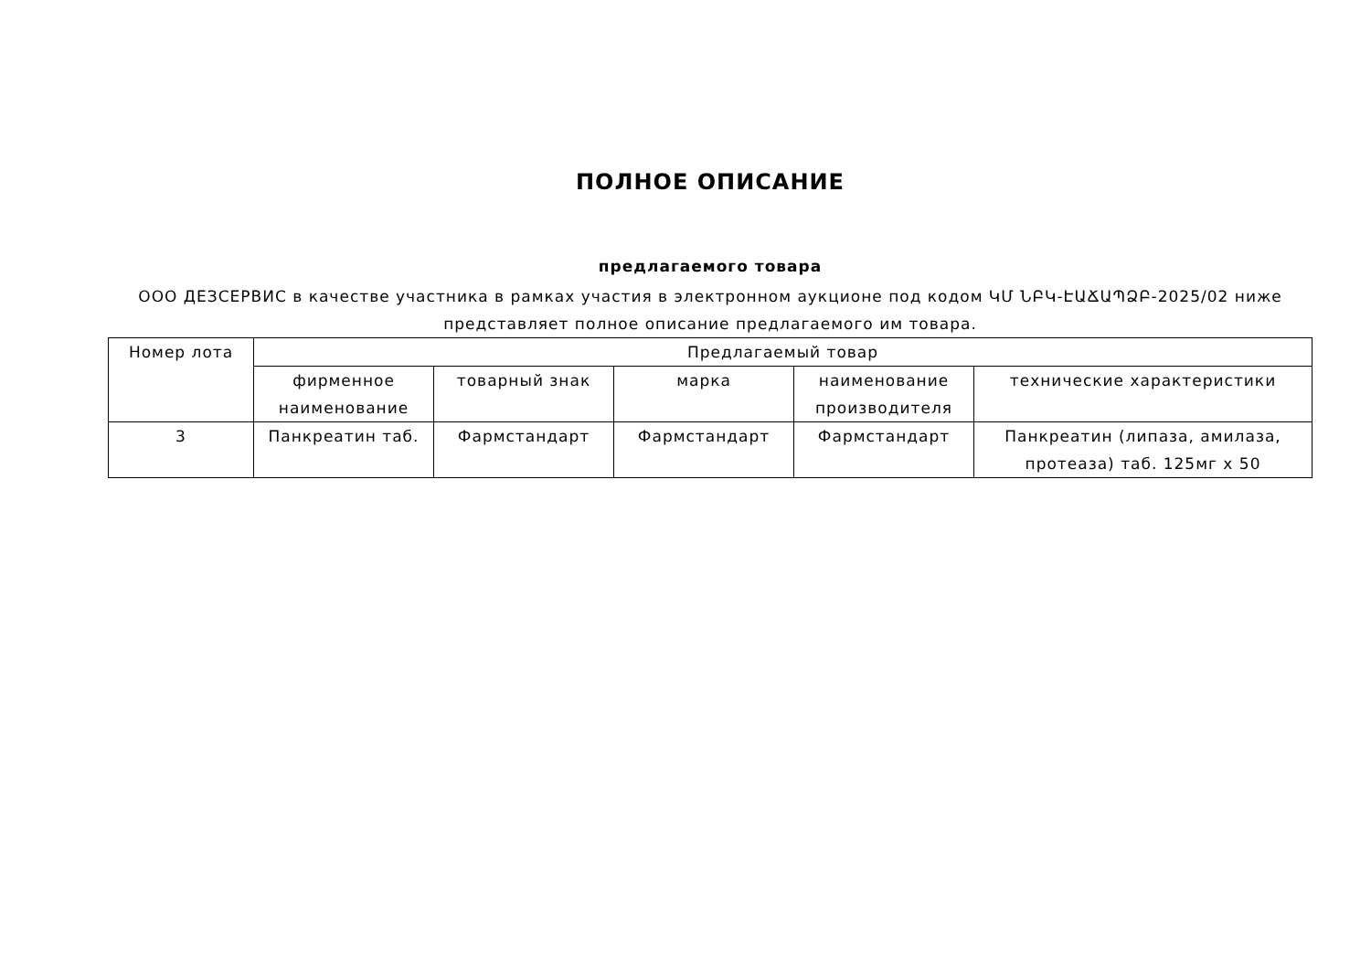ПОЛНОЕ ОПИСАНИЕ
предлагаемого товара
ООО ДЕЗСЕРВИС в качестве участника в рамках участия в электронном аукционе под кодом ԿՄ ՆԲԿ-ԷԱՃԱՊՁԲ-2025/02 ниже представляет полное описание предлагаемого им товара.
| Номер лота | Предлагаемый товар | | | | |
| --- | --- | --- | --- | --- | --- |
| | фирменное наименование | товарный знак | марка | наименование производителя | технические характеристики |
| 3 | Панкреатин таб. | Фармстандарт | Фармстандарт | Фармстандарт | Панкреатин (липаза, амилаза, протеаза) таб. 125мг х 50 |